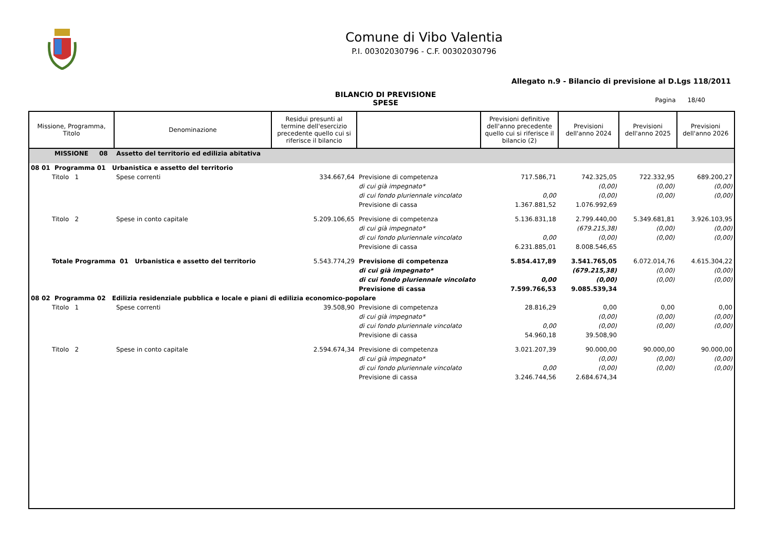Comune di Vibo Valentia
P.I. 00302030796 - C.F. 00302030796
Allegato n.9 - Bilancio di previsione al D.Lgs 118/2011
BILANCIO DI PREVISIONE
SPESE
Pagina 18/40
| Missione, Programma, Titolo | Denominazione | Residui presunti al termine dell'esercizio precedente quello cui si riferisce il bilancio | | Previsioni definitive dell'anno precedente quello cui si riferisce il bilancio (2) | Previsioni dell'anno 2024 | Previsioni dell'anno 2025 | Previsioni dell'anno 2026 |
| --- | --- | --- | --- | --- | --- | --- | --- |
| MISSIONE 08 Assetto del territorio ed edilizia abitativa | | | | | | | |
| 08 01 Programma 01 Urbanistica e assetto del territorio | | | | | | | |
| Titolo 1 | Spese correnti | 334.667,64 | Previsione di competenza | 717.586,71 | 742.325,05 | 722.332,95 | 689.200,27 |
| | | | di cui già impegnato* | | (0,00) | (0,00) | (0,00) |
| | | | di cui fondo pluriennale vincolato | 0,00 | (0,00) | (0,00) | (0,00) |
| | | | Previsione di cassa | 1.367.881,52 | 1.076.992,69 | | |
| Titolo 2 | Spese in conto capitale | 5.209.106,65 | Previsione di competenza | 5.136.831,18 | 2.799.440,00 | 5.349.681,81 | 3.926.103,95 |
| | | | di cui già impegnato* | | (679.215,38) | (0,00) | (0,00) |
| | | | di cui fondo pluriennale vincolato | 0,00 | (0,00) | (0,00) | (0,00) |
| | | | Previsione di cassa | 6.231.885,01 | 8.008.546,65 | | |
| Totale Programma 01 Urbanistica e assetto del territorio | | 5.543.774,29 | Previsione di competenza | 5.854.417,89 | 3.541.765,05 | 6.072.014,76 | 4.615.304,22 |
| | | | di cui già impegnato* | | (679.215,38) | (0,00) | (0,00) |
| | | | di cui fondo pluriennale vincolato | 0,00 | (0,00) | (0,00) | (0,00) |
| | | | Previsione di cassa | 7.599.766,53 | 9.085.539,34 | | |
| 08 02 Programma 02 Edilizia residenziale pubblica e locale e piani di edilizia economico-popolare | | | | | | | |
| Titolo 1 | Spese correnti | 39.508,90 | Previsione di competenza | 28.816,29 | 0,00 | 0,00 | 0,00 |
| | | | di cui già impegnato* | | (0,00) | (0,00) | (0,00) |
| | | | di cui fondo pluriennale vincolato | 0,00 | (0,00) | (0,00) | (0,00) |
| | | | Previsione di cassa | 54.960,18 | 39.508,90 | | |
| Titolo 2 | Spese in conto capitale | 2.594.674,34 | Previsione di competenza | 3.021.207,39 | 90.000,00 | 90.000,00 | 90.000,00 |
| | | | di cui già impegnato* | | (0,00) | (0,00) | (0,00) |
| | | | di cui fondo pluriennale vincolato | 0,00 | (0,00) | (0,00) | (0,00) |
| | | | Previsione di cassa | 3.246.744,56 | 2.684.674,34 | | |